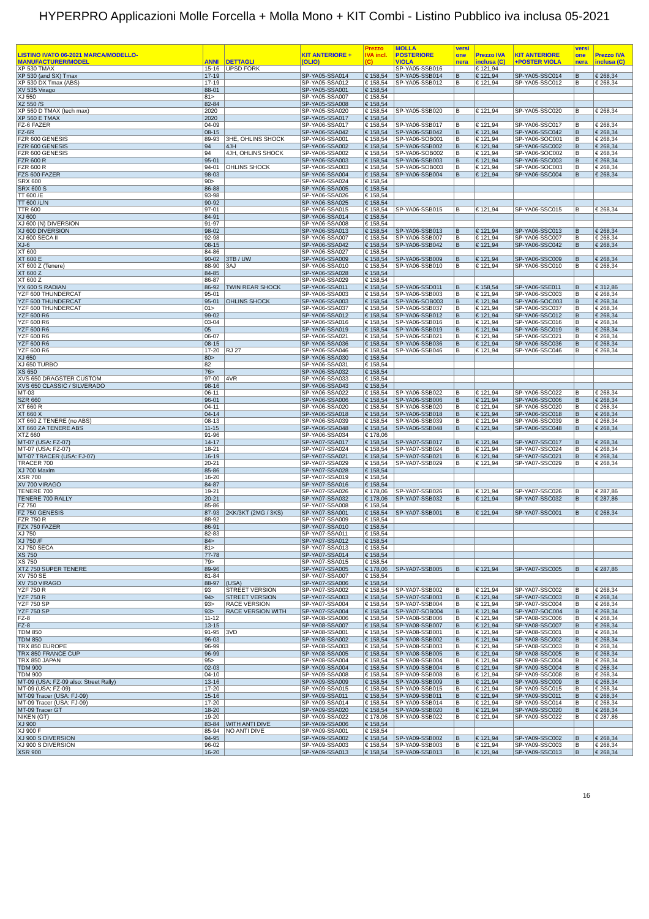HYPERPRO Applicazioni Molle Forcella + Molla Mono + KIT Combi - Listino Pubblico iva inclusa 05-2021
| LISTINO IVATO 06-2021 MARCA/MODELLO- MANUFACTURER/MODEL | ANNI | DETTAGLI | KIT ANTERIORE + (OLIO) | Prezzo IVA incl. (C) | MOLLA POSTERIORE VIOLA | versi one nera | Prezzo IVA inclusa (C) | KIT ANTERIORE +POSTER VIOLA | versi one nera | Prezzo IVA inclusa (C) |
| --- | --- | --- | --- | --- | --- | --- | --- | --- | --- | --- |
| XP 530 TMAX | 15-16 | UPSD FORK | | | SP-YA05-SSB016 | | € 121,94 | | | |
| XP 530 (and SX) Tmax | 17-19 | | SP-YA05-SSA014 | € 158,54 | SP-YA05-SSB014 | B | € 121,94 | SP-YA05-SSC014 | B | € 268,34 |
| XP 530 DX Tmax (ABS) | 17-19 | | SP-YA05-SSA012 | € 158,54 | SP-YA05-SSB012 | B | € 121,94 | SP-YA05-SSC012 | B | € 268,34 |
| XV 535 Virago | 88-01 | | SP-YA05-SSA001 | € 158,54 | | | | | | |
| XJ 550 | 81> | | SP-YA05-SSA007 | € 158,54 | | | | | | |
| XZ 550 /S | 82-84 | | SP-YA05-SSA008 | € 158,54 | | | | | | |
| XP 560 D TMAX (tech max) | 2020 | | SP-YA05-SSA020 | € 158,54 | SP-YA05-SSB020 | B | € 121,94 | SP-YA05-SSC020 | B | € 268,34 |
| XP 560 E TMAX | 2020 | | SP-YA05-SSA017 | € 158,54 | | | | | | |
| FZ-6 FAZER | 04-09 | | SP-YA06-SSA017 | € 158,54 | SP-YA06-SSB017 | B | € 121,94 | SP-YA06-SSC017 | B | € 268,34 |
| FZ-6R | 08-15 | | SP-YA06-SSA042 | € 158,54 | SP-YA06-SSB042 | B | € 121,94 | SP-YA06-SSC042 | B | € 268,34 |
| FZR 600 GENESIS | 89-93 | 3HE, OHLINS SHOCK | SP-YA06-SSA001 | € 158,54 | SP-YA06-SOB001 | B | € 121,94 | SP-YA06-SOC001 | B | € 268,34 |
| FZR 600 GENESIS | 94 | 4JH | SP-YA06-SSA002 | € 158,54 | SP-YA06-SSB002 | B | € 121,94 | SP-YA06-SSC002 | B | € 268,34 |
| FZR 600 GENESIS | 94 | 4JH, OHLINS SHOCK | SP-YA06-SSA002 | € 158,54 | SP-YA06-SOB002 | B | € 121,94 | SP-YA06-SOC002 | B | € 268,34 |
| FZR 600 R | 95-01 | | SP-YA06-SSA003 | € 158,54 | SP-YA06-SSB003 | B | € 121,94 | SP-YA06-SSC003 | B | € 268,34 |
| FZR 600 R | 94-01 | OHLINS SHOCK | SP-YA06-SSA003 | € 158,54 | SP-YA06-SOB003 | B | € 121,94 | SP-YA06-SOC003 | B | € 268,34 |
| FZS 600 FAZER | 98-03 | | SP-YA06-SSA004 | € 158,54 | SP-YA06-SSB004 | B | € 121,94 | SP-YA06-SSC004 | B | € 268,34 |
| SRX 600 | 90> | | SP-YA06-SSA024 | € 158,54 | | | | | | |
| SRX 600 S | 86-88 | | SP-YA06-SSA005 | € 158,54 | | | | | | |
| TT 600 /E | 93-98 | | SP-YA06-SSA026 | € 158,54 | | | | | | |
| TT 600 /L/N | 90-92 | | SP-YA06-SSA025 | € 158,54 | | | | | | |
| TTR 600 | 97-01 | | SP-YA06-SSA015 | € 158,54 | SP-YA06-SSB015 | B | € 121,94 | SP-YA06-SSC015 | B | € 268,34 |
| XJ 600 | 84-91 | | SP-YA06-SSA014 | € 158,54 | | | | | | |
| XJ 600 (N) DIVERSION | 91-97 | | SP-YA06-SSA008 | € 158,54 | | | | | | |
| XJ 600 DIVERSION | 98-02 | | SP-YA06-SSA013 | € 158,54 | SP-YA06-SSB013 | B | € 121,94 | SP-YA06-SSC013 | B | € 268,34 |
| XJ 600 SECA II | 92-98 | | SP-YA06-SSA007 | € 158,54 | SP-YA06-SSB007 | B | € 121,94 | SP-YA06-SSC007 | B | € 268,34 |
| XJ-6 | 08-15 | | SP-YA06-SSA042 | € 158,54 | SP-YA06-SSB042 | B | € 121,94 | SP-YA06-SSC042 | B | € 268,34 |
| XT 600 | 84-86 | | SP-YA06-SSA027 | € 158,54 | | | | | | |
| XT 600 E | 90-02 | 3TB / UW | SP-YA06-SSA009 | € 158,54 | SP-YA06-SSB009 | B | € 121,94 | SP-YA06-SSC009 | B | € 268,34 |
| XT 600 Z (Tenere) | 88-90 | 3AJ | SP-YA06-SSA010 | € 158,54 | SP-YA06-SSB010 | B | € 121,94 | SP-YA06-SSC010 | B | € 268,34 |
| XT 600 Z | 84-85 | | SP-YA06-SSA028 | € 158,54 | | | | | | |
| XT 600 Z | 86-87 | | SP-YA06-SSA029 | € 158,54 | | | | | | |
| YX 600 S RADIAN | 86-92 | TWIN REAR SHOCK | SP-YA06-SSA011 | € 158,54 | SP-YA06-SSD011 | B | € 158,54 | SP-YA06-SSE011 | B | € 312,86 |
| YZF 600 THUNDERCAT | 95-01 | | SP-YA06-SSA003 | € 158,54 | SP-YA06-SSB003 | B | € 121,94 | SP-YA06-SSC003 | B | € 268,34 |
| YZF 600 THUNDERCAT | 95-01 | OHLINS SHOCK | SP-YA06-SSA003 | € 158,54 | SP-YA06-SOB003 | B | € 121,94 | SP-YA06-SOC003 | B | € 268,34 |
| YZF 600 THUNDERCAT | 01> | | SP-YA06-SSA037 | € 158,54 | SP-YA06-SSB037 | B | € 121,94 | SP-YA06-SSC037 | B | € 268,34 |
| YZF 600 R6 | 99-02 | | SP-YA06-SSA012 | € 158,54 | SP-YA06-SSB012 | B | € 121,94 | SP-YA06-SSC012 | B | € 268,34 |
| YZF 600 R6 | 03-04 | | SP-YA06-SSA016 | € 158,54 | SP-YA06-SSB016 | B | € 121,94 | SP-YA06-SSC016 | B | € 268,34 |
| YZF 600 R6 | 05 | | SP-YA06-SSA019 | € 158,54 | SP-YA06-SSB019 | B | € 121,94 | SP-YA06-SSC019 | B | € 268,34 |
| YZF 600 R6 | 06-07 | | SP-YA06-SSA021 | € 158,54 | SP-YA06-SSB021 | B | € 121,94 | SP-YA06-SSC021 | B | € 268,34 |
| YZF 600 R6 | 08-15 | | SP-YA06-SSA036 | € 158,54 | SP-YA06-SSB036 | B | € 121,94 | SP-YA06-SSC036 | B | € 268,34 |
| YZF 600 R6 | 17-20 | RJ 27 | SP-YA06-SSA046 | € 158,54 | SP-YA06-SSB046 | B | € 121,94 | SP-YA06-SSC046 | B | € 268,34 |
| XJ 650 | 80> | | SP-YA06-SSA030 | € 158,54 | | | | | | |
| XJ 650 TURBO | 82 | | SP-YA06-SSA031 | € 158,54 | | | | | | |
| XS 650 | 76> | | SP-YA06-SSA032 | € 158,54 | | | | | | |
| XVS 650 DRAGSTER CUSTOM | 97-00 | 4VR | SP-YA06-SSA033 | € 158,54 | | | | | | |
| XVS 650 CLASSIC / SILVERADO | 98-16 | | SP-YA06-SSA043 | € 158,54 | | | | | | |
| MT-03 | 06-11 | | SP-YA06-SSA022 | € 158,54 | SP-YA06-SSB022 | B | € 121,94 | SP-YA06-SSC022 | B | € 268,34 |
| SZR 660 | 96-01 | | SP-YA06-SSA006 | € 158,54 | SP-YA06-SSB006 | B | € 121,94 | SP-YA06-SSC006 | B | € 268,34 |
| XT 660 R | 04-11 | | SP-YA06-SSA020 | € 158,54 | SP-YA06-SSB020 | B | € 121,94 | SP-YA06-SSC020 | B | € 268,34 |
| XT 660 X | 04-14 | | SP-YA06-SSA018 | € 158,54 | SP-YA06-SSB018 | B | € 121,94 | SP-YA06-SSC018 | B | € 268,34 |
| XT 660 Z TENERE (no ABS) | 08-13 | | SP-YA06-SSA039 | € 158,54 | SP-YA06-SSB039 | B | € 121,94 | SP-YA06-SSC039 | B | € 268,34 |
| XT 660 ZA TENERE ABS | 11-15 | | SP-YA06-SSA048 | € 158,54 | SP-YA06-SSB048 | B | € 121,94 | SP-YA06-SSC048 | B | € 268,34 |
| XTZ 660 | 91-96 | | SP-YA06-SSA034 | € 178,06 | | | | | | |
| MT-07 (USA: FZ-07) | 14-17 | | SP-YA07-SSA017 | € 158,54 | SP-YA07-SSB017 | B | € 121,94 | SP-YA07-SSC017 | B | € 268,34 |
| MT-07 (USA: FZ-07) | 18-21 | | SP-YA07-SSA024 | € 158,54 | SP-YA07-SSB024 | B | € 121,94 | SP-YA07-SSC024 | B | € 268,34 |
| MT-07 TRACER (USA: FJ-07) | 16-19 | | SP-YA07-SSA021 | € 158,54 | SP-YA07-SSB021 | B | € 121,94 | SP-YA07-SSC021 | B | € 268,34 |
| TRACER 700 | 20-21 | | SP-YA07-SSA029 | € 158,54 | SP-YA07-SSB029 | B | € 121,94 | SP-YA07-SSC029 | B | € 268,34 |
| XJ 700 Maxim | 85-86 | | SP-YA07-SSA028 | € 158,54 | | | | | | |
| XSR 700 | 16-20 | | SP-YA07-SSA019 | € 158,54 | | | | | | |
| XV 700 VIRAGO | 84-87 | | SP-YA07-SSA016 | € 158,54 | | | | | | |
| TENERE 700 | 19-21 | | SP-YA07-SSA026 | € 178,06 | SP-YA07-SSB026 | B | € 121,94 | SP-YA07-SSC026 | B | € 287,86 |
| TENERE 700 RALLY | 20-21 | | SP-YA07-SSA032 | € 178,06 | SP-YA07-SSB032 | B | € 121,94 | SP-YA07-SSC032 | B | € 287,86 |
| FZ 750 | 85-86 | | SP-YA07-SSA008 | € 158,54 | | | | | | |
| FZ 750 GENESIS | 87-93 | 2KK/3KT (2MG / 3KS) | SP-YA07-SSA001 | € 158,54 | SP-YA07-SSB001 | B | € 121,94 | SP-YA07-SSC001 | B | € 268,34 |
| FZR 750 R | 88-92 | | SP-YA07-SSA009 | € 158,54 | | | | | | |
| FZX 750 FAZER | 86-91 | | SP-YA07-SSA010 | € 158,54 | | | | | | |
| XJ 750 | 82-83 | | SP-YA07-SSA011 | € 158,54 | | | | | | |
| XJ 750 /F | 84> | | SP-YA07-SSA012 | € 158,54 | | | | | | |
| XJ 750 SECA | 81> | | SP-YA07-SSA013 | € 158,54 | | | | | | |
| XS 750 | 77-78 | | SP-YA07-SSA014 | € 158,54 | | | | | | |
| XS 750 | 79> | | SP-YA07-SSA015 | € 158,54 | | | | | | |
| XTZ 750 SUPER TENERE | 89-96 | | SP-YA07-SSA005 | € 178,06 | SP-YA07-SSB005 | B | € 121,94 | SP-YA07-SSC005 | B | € 287,86 |
| XV 750 SE | 81-84 | | SP-YA07-SSA007 | € 158,54 | | | | | | |
| XV 750 VIRAGO | 88-97 | (USA) | SP-YA07-SSA006 | € 158,54 | | | | | | |
| YZF 750 R | 93 | STREET VERSION | SP-YA07-SSA002 | € 158,54 | SP-YA07-SSB002 | B | € 121,94 | SP-YA07-SSC002 | B | € 268,34 |
| YZF 750 R | 94> | STREET VERSION | SP-YA07-SSA003 | € 158,54 | SP-YA07-SSB003 | B | € 121,94 | SP-YA07-SSC003 | B | € 268,34 |
| YZF 750 SP | 93> | RACE VERSION | SP-YA07-SSA004 | € 158,54 | SP-YA07-SSB004 | B | € 121,94 | SP-YA07-SSC004 | B | € 268,34 |
| YZF 750 SP | 93> | RACE VERSION WITH | SP-YA07-SSA004 | € 158,54 | SP-YA07-SOB004 | B | € 121,94 | SP-YA07-SOC004 | B | € 268,34 |
| FZ-8 | 11-12 | | SP-YA08-SSA006 | € 158,54 | SP-YA08-SSB006 | B | € 121,94 | SP-YA08-SSC006 | B | € 268,34 |
| FZ-8 | 13-15 | | SP-YA08-SSA007 | € 158,54 | SP-YA08-SSB007 | B | € 121,94 | SP-YA08-SSC007 | B | € 268,34 |
| TDM 850 | 91-95 | 3VD | SP-YA08-SSA001 | € 158,54 | SP-YA08-SSB001 | B | € 121,94 | SP-YA08-SSC001 | B | € 268,34 |
| TDM 850 | 96-03 | | SP-YA08-SSA002 | € 158,54 | SP-YA08-SSB002 | B | € 121,94 | SP-YA08-SSC002 | B | € 268,34 |
| TRX 850 EUROPE | 96-99 | | SP-YA08-SSA003 | € 158,54 | SP-YA08-SSB003 | B | € 121,94 | SP-YA08-SSC003 | B | € 268,34 |
| TRX 850 FRANCE CUP | 96-99 | | SP-YA08-SSA005 | € 158,54 | SP-YA08-SSB005 | B | € 121,94 | SP-YA08-SSC005 | B | € 268,34 |
| TRX 850 JAPAN | 95> | | SP-YA08-SSA004 | € 158,54 | SP-YA08-SSB004 | B | € 121,94 | SP-YA08-SSC004 | B | € 268,34 |
| TDM 900 | 02-03 | | SP-YA09-SSA004 | € 158,54 | SP-YA09-SSB004 | B | € 121,94 | SP-YA09-SSC004 | B | € 268,34 |
| TDM 900 | 04-10 | | SP-YA09-SSA008 | € 158,54 | SP-YA09-SSB008 | B | € 121,94 | SP-YA09-SSC008 | B | € 268,34 |
| MT-09 (USA: FZ-09 also: Street Rally) | 13-16 | | SP-YA09-SSA009 | € 158,54 | SP-YA09-SSB009 | B | € 121,94 | SP-YA09-SSC009 | B | € 268,34 |
| MT-09 (USA: FZ-09) | 17-20 | | SP-YA09-SSA015 | € 158,54 | SP-YA09-SSB015 | B | € 121,94 | SP-YA09-SSC015 | B | € 268,34 |
| MT-09 Tracer (USA: FJ-09) | 15-16 | | SP-YA09-SSA011 | € 158,54 | SP-YA09-SSB011 | B | € 121,94 | SP-YA09-SSC011 | B | € 268,34 |
| MT-09 Tracer (USA: FJ-09) | 17-20 | | SP-YA09-SSA014 | € 158,54 | SP-YA09-SSB014 | B | € 121,94 | SP-YA09-SSC014 | B | € 268,34 |
| MT-09 Tracer GT | 18-20 | | SP-YA09-SSA020 | € 158,54 | SP-YA09-SSB020 | B | € 121,94 | SP-YA09-SSC020 | B | € 268,34 |
| NIKEN (GT) | 19-20 | | SP-YA09-SSA022 | € 178,06 | SP-YA09-SSB022 | B | € 121,94 | SP-YA09-SSC022 | B | € 287,86 |
| XJ 900 | 83-84 | WITH ANTI DIVE | SP-YA09-SSA006 | € 158,54 | | | | | | |
| XJ 900 F | 85-94 | NO ANTI DIVE | SP-YA09-SSA001 | € 158,54 | | | | | | |
| XJ 900 S DIVERSION | 94-95 | | SP-YA09-SSA002 | € 158,54 | SP-YA09-SSB002 | B | € 121,94 | SP-YA09-SSC002 | B | € 268,34 |
| XJ 900 S DIVERSION | 96-02 | | SP-YA09-SSA003 | € 158,54 | SP-YA09-SSB003 | B | € 121,94 | SP-YA09-SSC003 | B | € 268,34 |
| XSR 900 | 16-20 | | SP-YA09-SSA013 | € 158,54 | SP-YA09-SSB013 | B | € 121,94 | SP-YA09-SSC013 | B | € 268,34 |
16